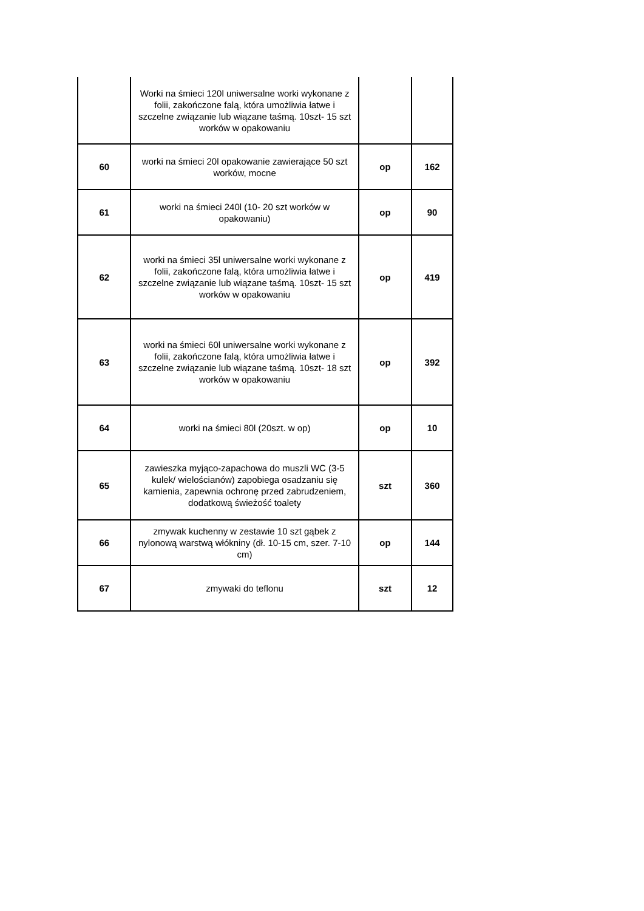| | Worki na śmieci 120l uniwersalne worki wykonane z folii, zakończone falą, która umożliwia łatwe i szczelne związanie lub wiązane taśmą. 10szt- 15 szt worków w opakowaniu | | |
| 60 | worki na śmieci 20l opakowanie zawierające 50 szt worków, mocne | op | 162 |
| 61 | worki na śmieci 240l (10- 20 szt worków w opakowaniu) | op | 90 |
| 62 | worki na śmieci 35l uniwersalne worki wykonane z folii, zakończone falą, która umożliwia łatwe i szczelne związanie lub wiązane taśmą. 10szt- 15 szt worków w opakowaniu | op | 419 |
| 63 | worki na śmieci 60l uniwersalne worki wykonane z folii, zakończone falą, która umożliwia łatwe i szczelne związanie lub wiązane taśmą. 10szt- 18 szt worków w opakowaniu | op | 392 |
| 64 | worki na śmieci 80l (20szt. w op) | op | 10 |
| 65 | zawieszka myjąco-zapachowa do muszli WC (3-5 kulek/ wielościanów) zapobiega osadzaniu się kamienia, zapewnia ochronę przed zabrudzeniem, dodatkową świeżość toalety | szt | 360 |
| 66 | zmywak kuchenny w zestawie 10 szt gąbek z nylonową warstwą włókniny (dł. 10-15 cm, szer. 7-10 cm) | op | 144 |
| 67 | zmywaki do teflonu | szt | 12 |